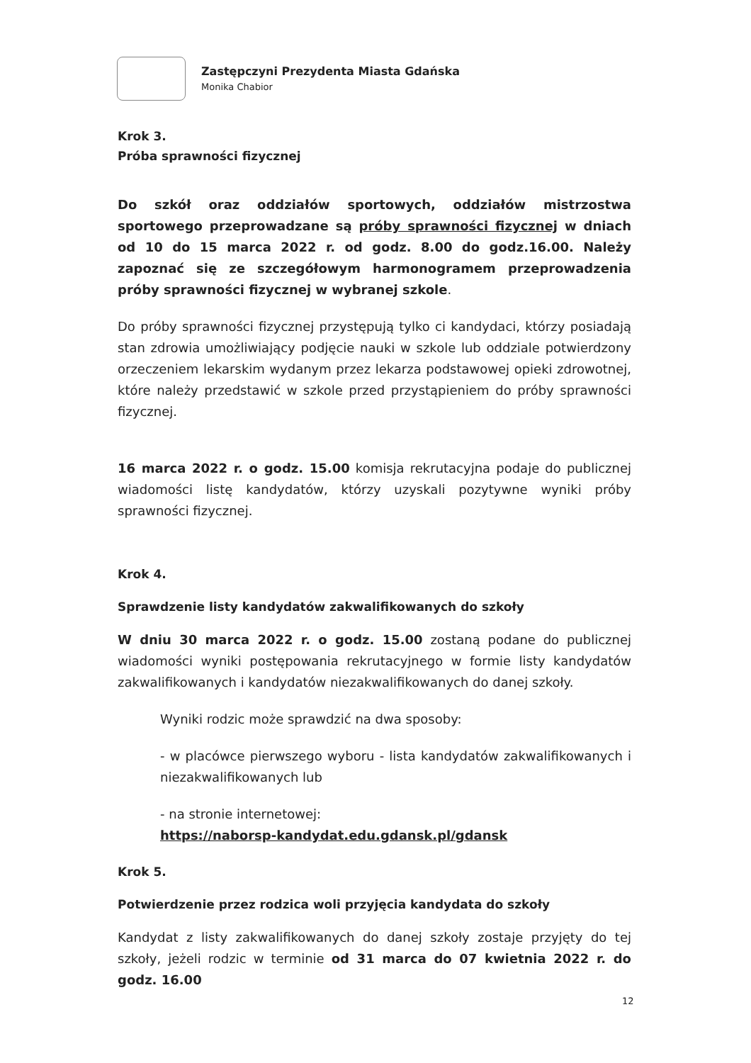Zastępczyni Prezydenta Miasta Gdańska
Monika Chabior
Krok 3.
Próba sprawności fizycznej
Do szkół oraz oddziałów sportowych, oddziałów mistrzostwa sportowego przeprowadzane są próby sprawności fizycznej w dniach od 10 do 15 marca 2022 r. od godz. 8.00 do godz.16.00. Należy zapoznać się ze szczegółowym harmonogramem przeprowadzenia próby sprawności fizycznej w wybranej szkole.
Do próby sprawności fizycznej przystępują tylko ci kandydaci, którzy posiadają stan zdrowia umożliwiający podjęcie nauki w szkole lub oddziale potwierdzony orzeczeniem lekarskim wydanym przez lekarza podstawowej opieki zdrowotnej, które należy przedstawić w szkole przed przystąpieniem do próby sprawności fizycznej.
16 marca 2022 r. o godz. 15.00 komisja rekrutacyjna podaje do publicznej wiadomości listę kandydatów, którzy uzyskali pozytywne wyniki próby sprawności fizycznej.
Krok 4.
Sprawdzenie listy kandydatów zakwalifikowanych do szkoły
W dniu 30 marca 2022 r. o godz. 15.00 zostaną podane do publicznej wiadomości wyniki postępowania rekrutacyjnego w formie listy kandydatów zakwalifikowanych i kandydatów niezakwalifikowanych do danej szkoły.
Wyniki rodzic może sprawdzić na dwa sposoby:
- w placówce pierwszego wyboru - lista kandydatów zakwalifikowanych i niezakwalifikowanych lub
- na stronie internetowej:
https://naborsp-kandydat.edu.gdansk.pl/gdansk
Krok 5.
Potwierdzenie przez rodzica woli przyjęcia kandydata do szkoły
Kandydat z listy zakwalifikowanych do danej szkoły zostaje przyjęty do tej szkoły, jeżeli rodzic w terminie od 31 marca do 07 kwietnia 2022 r. do godz. 16.00
12